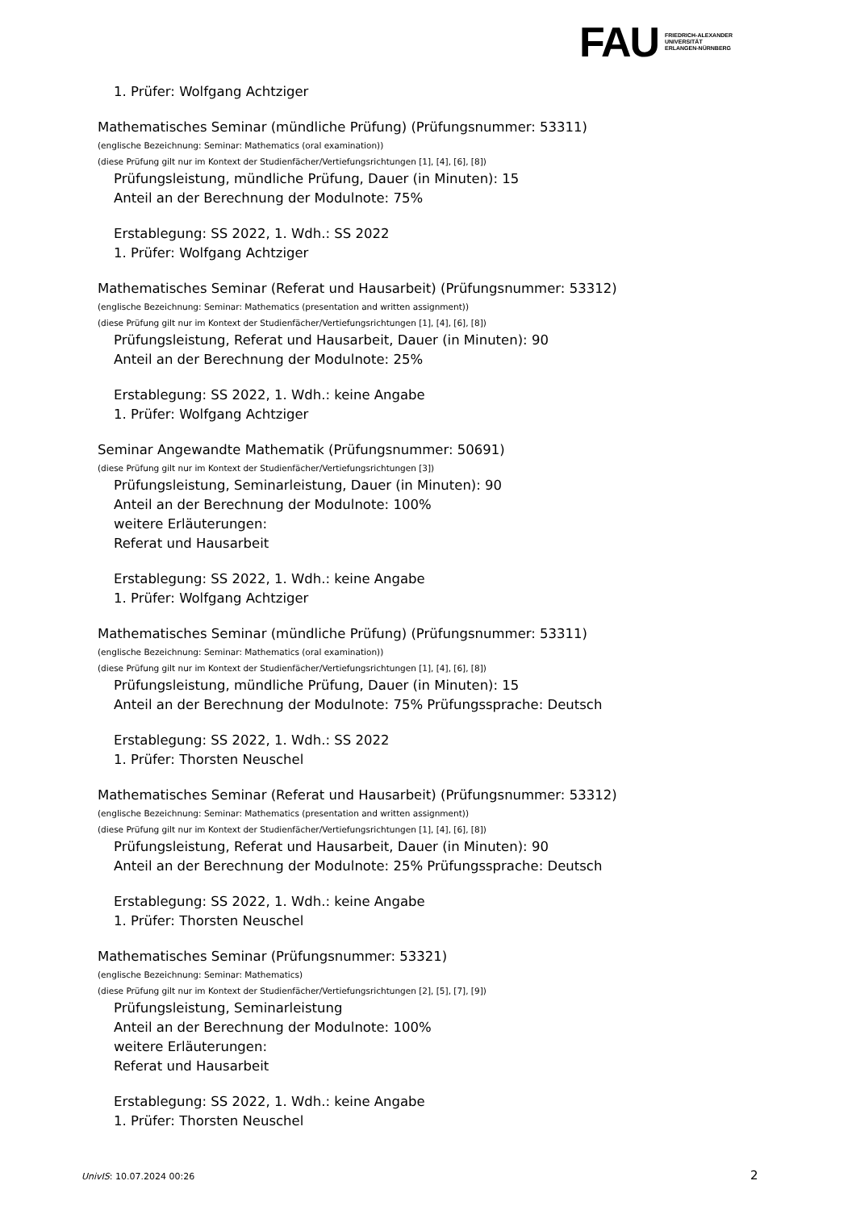FAU
FRIEDRICH-ALEXANDER
UNIVERSITÄT
ERLANGEN-NÜRNBERG
1. Prüfer: Wolfgang Achtziger
Mathematisches Seminar (mündliche Prüfung) (Prüfungsnummer: 53311)
(englische Bezeichnung: Seminar: Mathematics (oral examination))
(diese Prüfung gilt nur im Kontext der Studienfächer/Vertiefungsrichtungen [1], [4], [6], [8])
Prüfungsleistung, mündliche Prüfung, Dauer (in Minuten): 15
Anteil an der Berechnung der Modulnote: 75%
Erstablegung: SS 2022, 1. Wdh.: SS 2022
1. Prüfer: Wolfgang Achtziger
Mathematisches Seminar (Referat und Hausarbeit) (Prüfungsnummer: 53312)
(englische Bezeichnung: Seminar: Mathematics (presentation and written assignment))
(diese Prüfung gilt nur im Kontext der Studienfächer/Vertiefungsrichtungen [1], [4], [6], [8])
Prüfungsleistung, Referat und Hausarbeit, Dauer (in Minuten): 90
Anteil an der Berechnung der Modulnote: 25%
Erstablegung: SS 2022, 1. Wdh.: keine Angabe
1. Prüfer: Wolfgang Achtziger
Seminar Angewandte Mathematik (Prüfungsnummer: 50691)
(diese Prüfung gilt nur im Kontext der Studienfächer/Vertiefungsrichtungen [3])
Prüfungsleistung, Seminarleistung, Dauer (in Minuten): 90
Anteil an der Berechnung der Modulnote: 100%
weitere Erläuterungen:
Referat und Hausarbeit
Erstablegung: SS 2022, 1. Wdh.: keine Angabe
1. Prüfer: Wolfgang Achtziger
Mathematisches Seminar (mündliche Prüfung) (Prüfungsnummer: 53311)
(englische Bezeichnung: Seminar: Mathematics (oral examination))
(diese Prüfung gilt nur im Kontext der Studienfächer/Vertiefungsrichtungen [1], [4], [6], [8])
Prüfungsleistung, mündliche Prüfung, Dauer (in Minuten): 15
Anteil an der Berechnung der Modulnote: 75% Prüfungssprache: Deutsch
Erstablegung: SS 2022, 1. Wdh.: SS 2022
1. Prüfer: Thorsten Neuschel
Mathematisches Seminar (Referat und Hausarbeit) (Prüfungsnummer: 53312)
(englische Bezeichnung: Seminar: Mathematics (presentation and written assignment))
(diese Prüfung gilt nur im Kontext der Studienfächer/Vertiefungsrichtungen [1], [4], [6], [8])
Prüfungsleistung, Referat und Hausarbeit, Dauer (in Minuten): 90
Anteil an der Berechnung der Modulnote: 25% Prüfungssprache: Deutsch
Erstablegung: SS 2022, 1. Wdh.: keine Angabe
1. Prüfer: Thorsten Neuschel
Mathematisches Seminar (Prüfungsnummer: 53321)
(englische Bezeichnung: Seminar: Mathematics)
(diese Prüfung gilt nur im Kontext der Studienfächer/Vertiefungsrichtungen [2], [5], [7], [9])
Prüfungsleistung, Seminarleistung
Anteil an der Berechnung der Modulnote: 100%
weitere Erläuterungen:
Referat und Hausarbeit
Erstablegung: SS 2022, 1. Wdh.: keine Angabe
1. Prüfer: Thorsten Neuschel
UnivIS: 10.07.2024 00:26 2